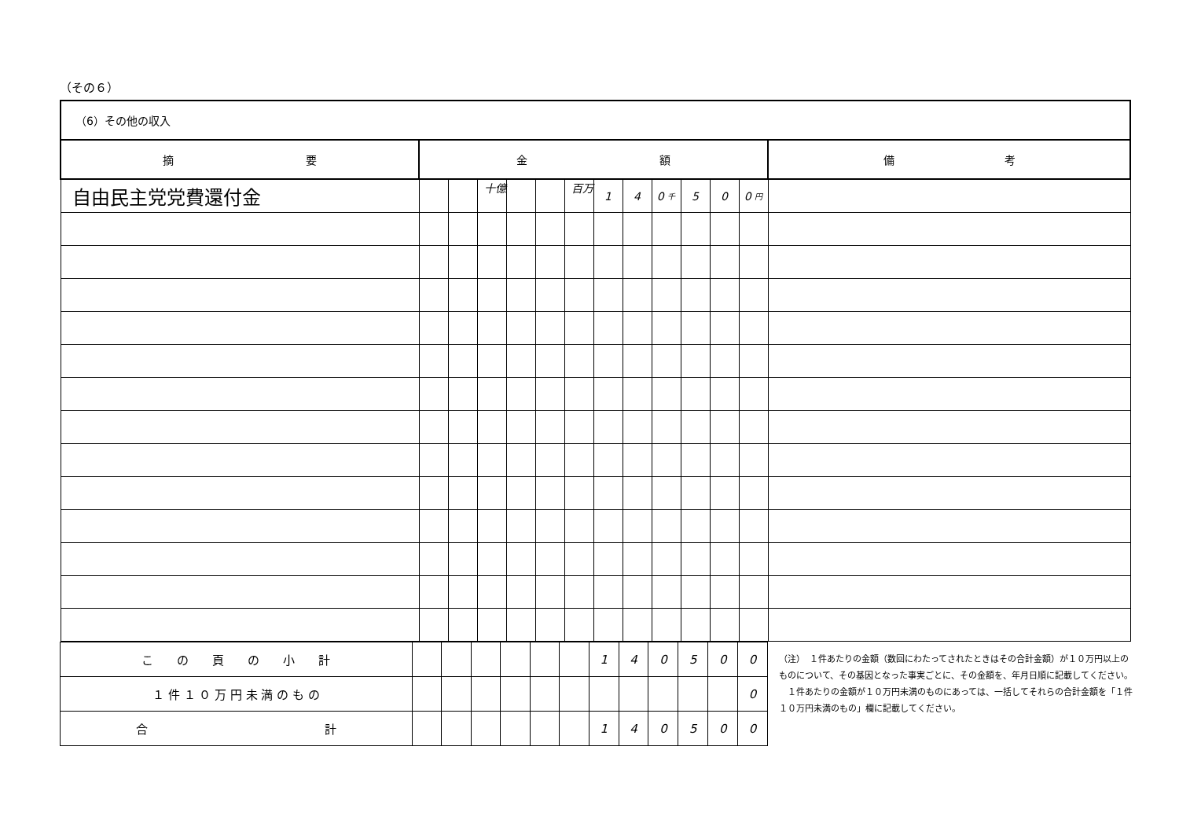（その６）
| （6）その他の収入 | | | | | | | | | | | | | |
| 摘 要 | 金 額 | | | | | | | | | | | | 備 考 |
| 自由民主党党費還付金 | | | 十億 | | | 百万 | 1 | 4 | 0 千 | 5 | 0 | 0 円 | |
| こ の 頁 の 小 計 | | | | | | | 1 | 4 | 0 | 5 | 0 | 0 |
| １ 件 １ ０ 万 円 未 満 の も の | | | | | | | | | | | | 0 |
| 合 計 | | | | | | | 1 | 4 | 0 | 5 | 0 | 0 |
（注）　１件あたりの金額（数回にわたってされたときはその合計金額）が１０万円以上のものについて、その基因となった事実ごとに、その金額を、年月日順に記載してください。
　１件あたりの金額が１０万円未満のものにあっては、一括してそれらの合計金額を「１件１０万円未満のもの」欄に記載してください。